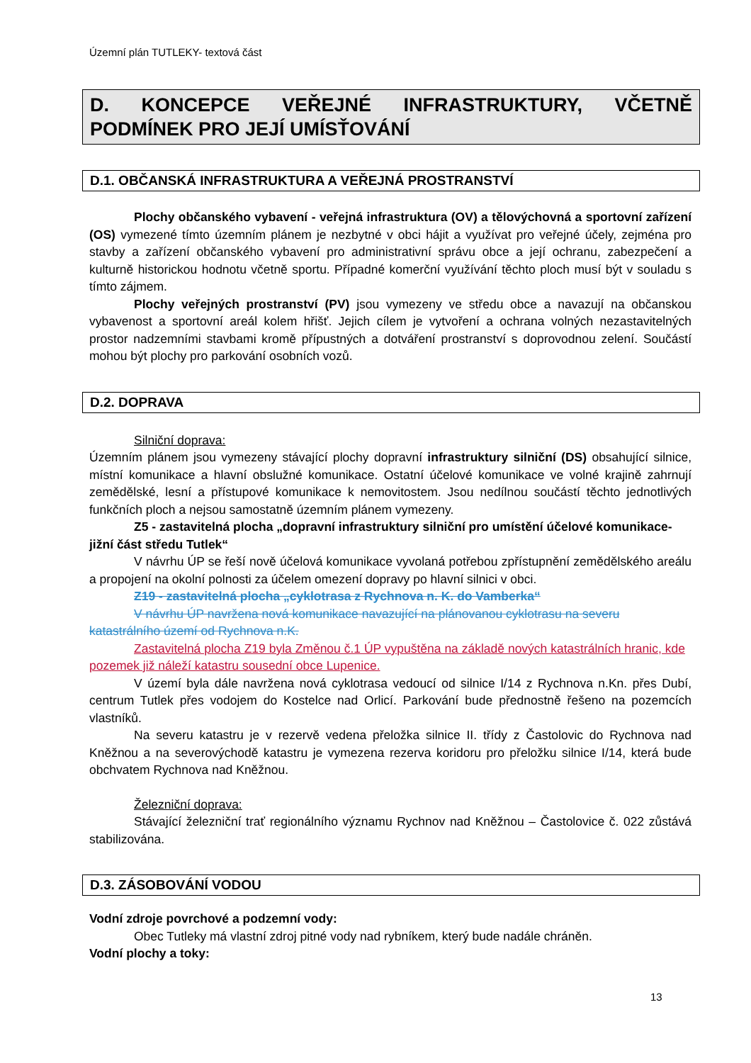Územní plán TUTLEKY- textová část
D. KONCEPCE VEŘEJNÉ INFRASTRUKTURY, VČETNĚ PODMÍNEK PRO JEJÍ UMÍSŤOVÁNÍ
D.1. OBČANSKÁ INFRASTRUKTURA A VEŘEJNÁ PROSTRANSTVÍ
Plochy občanského vybavení - veřejná infrastruktura (OV) a tělovýchovná a sportovní zařízení (OS) vymezené tímto územním plánem je nezbytné v obci hájit a využívat pro veřejné účely, zejména pro stavby a zařízení občanského vybavení pro administrativní správu obce a její ochranu, zabezpečení a kulturně historickou hodnotu včetně sportu. Případné komerční využívání těchto ploch musí být v souladu s tímto zájmem.
Plochy veřejných prostranství (PV) jsou vymezeny ve středu obce a navazují na občanskou vybavenost a sportovní areál kolem hřišť. Jejich cílem je vytvoření a ochrana volných nezastavitelných prostor nadzemními stavbami kromě přípustných a dotváření prostranství s doprovodnou zelení. Součástí mohou být plochy pro parkování osobních vozů.
D.2. DOPRAVA
Silniční doprava:
Územním plánem jsou vymezeny stávající plochy dopravní infrastruktury silniční (DS) obsahující silnice, místní komunikace a hlavní obslužné komunikace. Ostatní účelové komunikace ve volné krajině zahrnují zemědělské, lesní a přístupové komunikace k nemovitostem. Jsou nedílnou součástí těchto jednotlivých funkčních ploch a nejsou samostatně územním plánem vymezeny.
Z5 - zastavitelná plocha „dopravní infrastruktury silniční pro umístění účelové komunikace- jižní část středu Tutlek“
V návrhu ÚP se řeší nově účelová komunikace vyvolaná potřebou zpřístupnění zemědělského areálu a propojení na okolní polnosti za účelem omezení dopravy po hlavní silnici v obci.
Z19 - zastavitelná plocha „cyklotrasa z Rychnova n. K. do Vamberka“
V návrhu ÚP navržena nová komunikace navazující na plánovanou cyklotrasu na severu katastrálního území od Rychnova n.K.
Zastavitelná plocha Z19 byla Změnou č.1 ÚP vypuštěna na základě nových katastrálních hranic, kde pozemek již náleží katastru sousední obce Lupenice.
V území byla dále navržena nová cyklotrasa vedoucí od silnice I/14 z Rychnova n.Kn. přes Dubí, centrum Tutlek přes vodojem do Kostelce nad Orlicí. Parkování bude přednostně řešeno na pozemcích vlastníků.
Na severu katastru je v rezervě vedena přeložka silnice II. třídy z Častolovic do Rychnova nad Kněžnou a na severovýchodě katastru je vymezena rezerva koridoru pro přeložku silnice I/14, která bude obchvatem Rychnova nad Kněžnou.
Železniční doprava:
Stávající železniční trať regionálního významu Rychnov nad Kněžnou – Častolovice č. 022 zůstává stabilizována.
D.3. ZÁSOBOVÁNÍ VODOU
Vodní zdroje povrchové a podzemní vody:
Obec Tutleky má vlastní zdroj pitné vody nad rybníkem, který bude nadále chráněn.
Vodní plochy a toky:
13